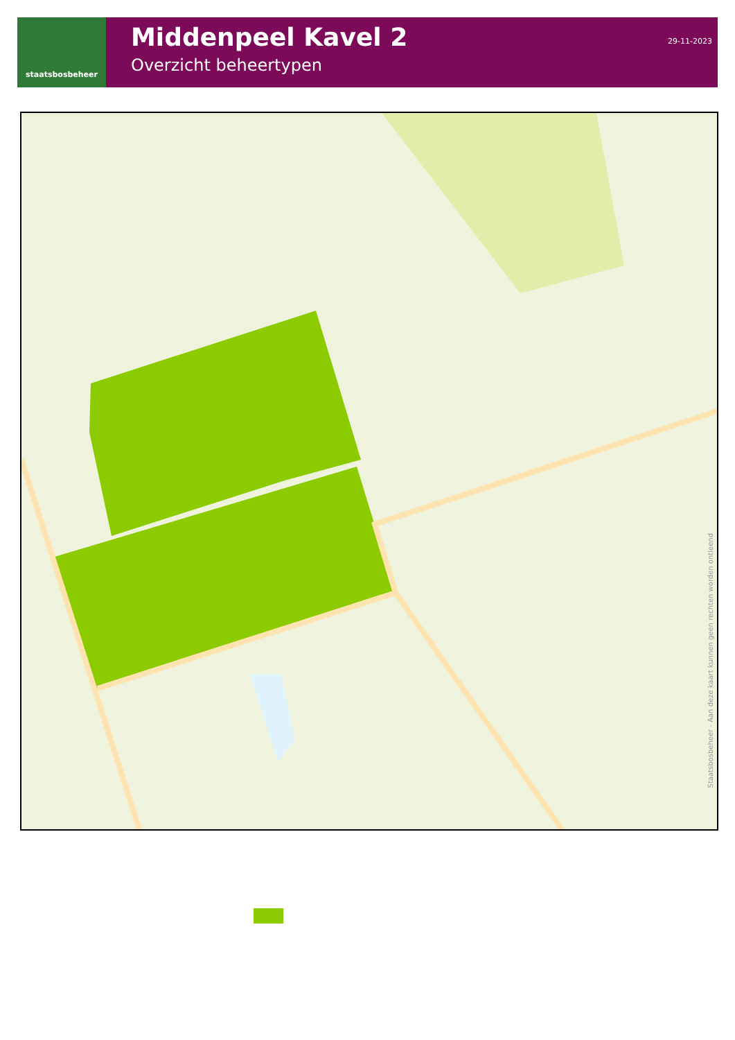staatsbosbeheer
Middenpeel Kavel 2
Overzicht beheertypen
29-11-2023
Staatsbosbeheer - Aan deze kaart kunnen geen rechten worden ontleend